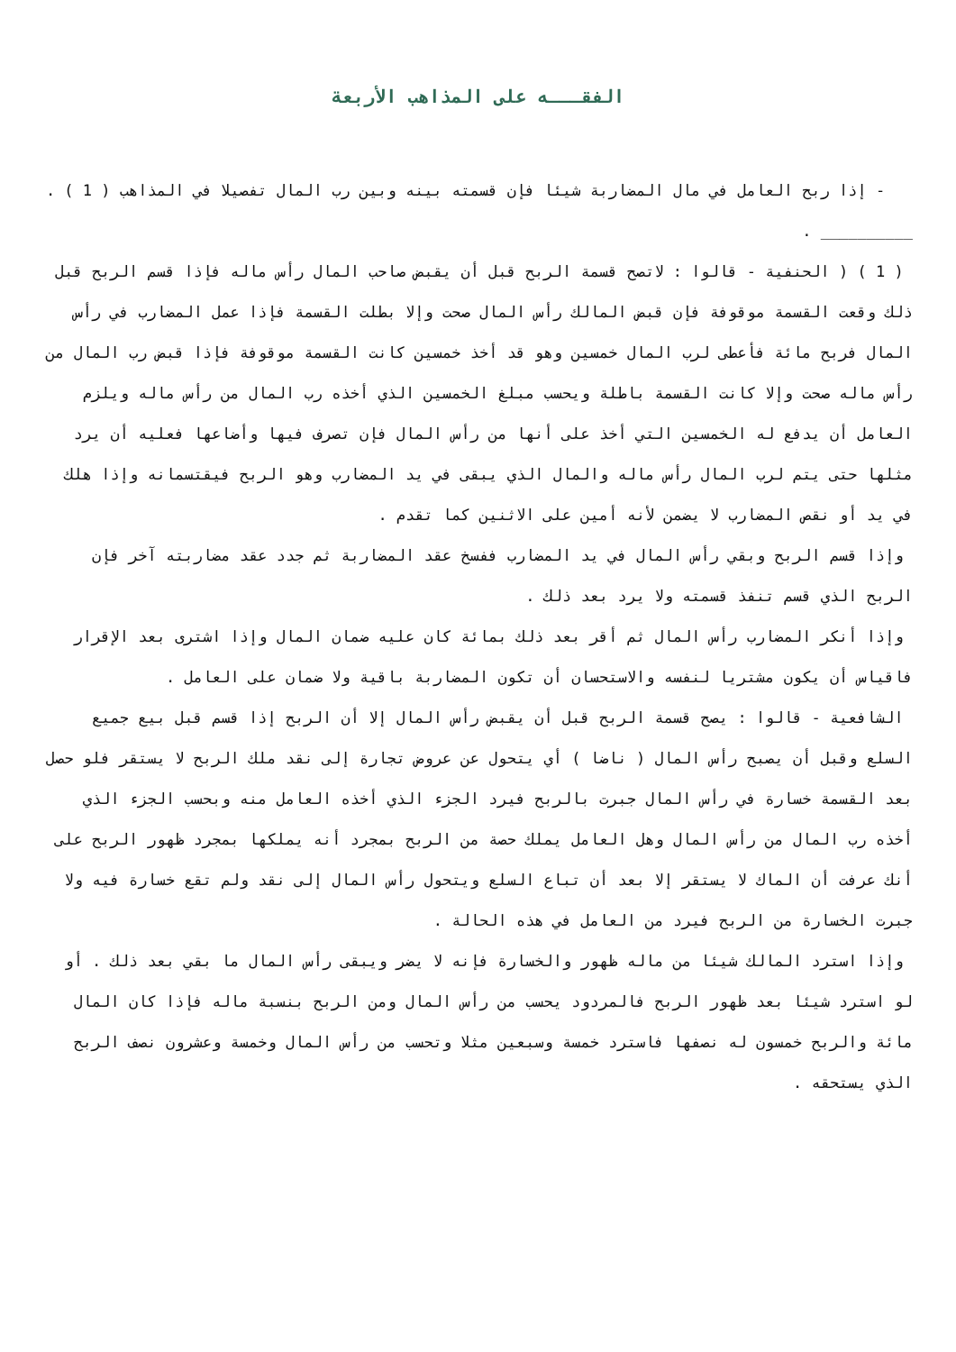الفقـــه على المذاهب الأربعة
- إذا ربح العامل في مال المضاربة شيئا فإن قسمته بينه وبين رب المال تفصيلا في المذاهب ( 1 ) .
__________ .
( 1 ) ( الحنفية - قالوا : لاتصح قسمة الربح قبل أن يقبض صاحب المال رأس ماله فإذا قسم الربح قبل ذلك وقعت القسمة موقوفة فإن قبض المالك رأس المال صحت وإلا بطلت القسمة فإذا عمل المضارب في رأس المال فربح مائة فأعطى لرب المال خمسين وهو قد أخذ خمسين كانت القسمة موقوفة فإذا قبض رب المال من رأس ماله صحت وإلا كانت القسمة باطلة ويحسب مبلغ الخمسين الذي أخذه رب المال من رأس ماله ويلزم العامل أن يدفع له الخمسين التي أخذ على أنها من رأس المال فإن تصرف فيها وأضاعها فعليه أن يرد مثلها حتى يتم لرب المال رأس ماله والمال الذي يبقى في يد المضارب وهو الربح فيقتسمانه وإذا هلك في يد أو نقص المضارب لا يضمن لأنه أمين على الاثنين كما تقدم .
وإذا قسم الربح وبقي رأس المال في يد المضارب ففسخ عقد المضاربة ثم جدد عقد مضاربته آخر فإن الربح الذي قسم تنفذ قسمته ولا يرد بعد ذلك .
وإذا أنكر المضارب رأس المال ثم أقر بعد ذلك بمائة كان عليه ضمان المال وإذا اشترى بعد الإقرار فاقياس أن يكون مشتريا لنفسه والاستحسان أن تكون المضاربة باقية ولا ضمان على العامل .
الشافعية - قالوا : يصح قسمة الربح قبل أن يقبض رأس المال إلا أن الربح إذا قسم قبل بيع جميع السلع وقبل أن يصبح رأس المال ( ناضا ) أي يتحول عن عروض تجارة إلى نقد ملك الربح لا يستقر فلو حصل بعد القسمة خسارة في رأس المال جبرت بالربح فيرد الجزء الذي أخذه العامل منه وبحسب الجزء الذي أخذه رب المال من رأس المال وهل العامل يملك حصة من الربح بمجرد أنه يملكها بمجرد ظهور الربح على أنك عرفت أن الماك لا يستقر إلا بعد أن تباع السلع ويتحول رأس المال إلى نقد ولم تقع خسارة فيه ولا جبرت الخسارة من الربح فيرد من العامل في هذه الحالة .
وإذا استرد المالك شيئا من ماله ظهور والخسارة فإنه لا يضر ويبقى رأس المال ما بقي بعد ذلك . أو لو استرد شيئا بعد ظهور الربح فالمردود يحسب من رأس المال ومن الربح بنسبة ماله فإذا كان المال مائة والربح خمسون له نصفها فاسترد خمسة وسبعين مثلا وتحسب من رأس المال وخمسة وعشرون نصف الربح الذي يستحقه .